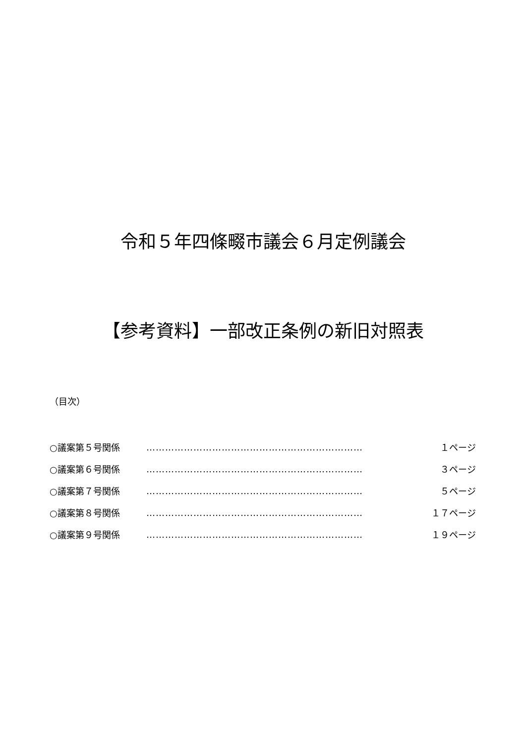令和５年四條畷市議会６月定例議会
【参考資料】一部改正条例の新旧対照表
（目次）
○議案第５号関係 …………………………………………………………… １ページ
○議案第６号関係 …………………………………………………………… ３ページ
○議案第７号関係 …………………………………………………………… ５ページ
○議案第８号関係 …………………………………………………………… １７ページ
○議案第９号関係 …………………………………………………………… １９ページ